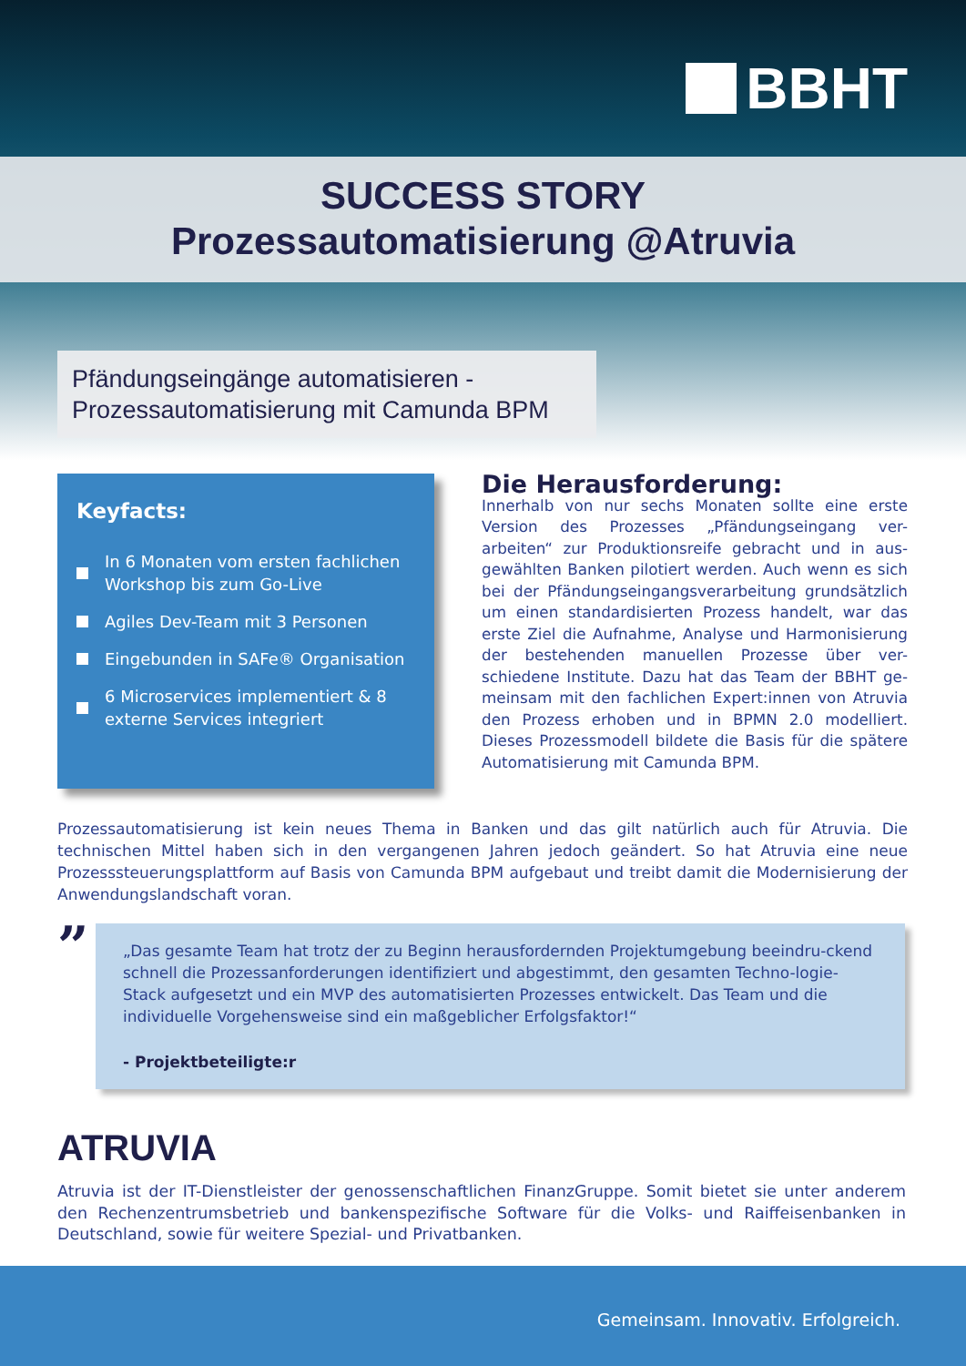BBHT
SUCCESS STORY
Prozessautomatisierung @Atruvia
Pfändungseingänge automatisieren -
Prozessautomatisierung mit Camunda BPM
Keyfacts:
In 6 Monaten vom ersten fachlichen Workshop bis zum Go-Live
Agiles Dev-Team mit 3 Personen
Eingebunden in SAFe® Organisation
6 Microservices implementiert & 8 externe Services integriert
Die Herausforderung:
Innerhalb von nur sechs Monaten sollte eine erste Version des Prozesses „Pfändungseingang ver-arbeiten“ zur Produktionsreife gebracht und in aus-gewählten Banken pilotiert werden. Auch wenn es sich bei der Pfändungseingangsverarbeitung grundsätzlich um einen standardisierten Prozess handelt, war das erste Ziel die Aufnahme, Analyse und Harmonisierung der bestehenden manuellen Prozesse über ver-schiedene Institute. Dazu hat das Team der BBHT ge-meinsam mit den fachlichen Expert:innen von Atruvia den Prozess erhoben und in BPMN 2.0 modelliert. Dieses Prozessmodell bildete die Basis für die spätere Automatisierung mit Camunda BPM.
Prozessautomatisierung ist kein neues Thema in Banken und das gilt natürlich auch für Atruvia. Die technischen Mittel haben sich in den vergangenen Jahren jedoch geändert. So hat Atruvia eine neue Prozesssteuerungsplattform auf Basis von Camunda BPM aufgebaut und treibt damit die Modernisierung der Anwendungslandschaft voran.
”
„Das gesamte Team hat trotz der zu Beginn herausfordernden Projektumgebung beeindru-ckend schnell die Prozessanforderungen identifiziert und abgestimmt, den gesamten Techno-logie-Stack aufgesetzt und ein MVP des automatisierten Prozesses entwickelt. Das Team und die individuelle Vorgehensweise sind ein maßgeblicher Erfolgsfaktor!“- Projektbeteiligte:r
ATRUVIA
Atruvia ist der IT-Dienstleister der genossenschaftlichen FinanzGruppe. Somit bietet sie unter anderem den Rechenzentrumsbetrieb und bankenspezifische Software für die Volks- und Raiffeisenbanken in Deutschland, sowie für weitere Spezial- und Privatbanken.
Gemeinsam. Innovativ. Erfolgreich.